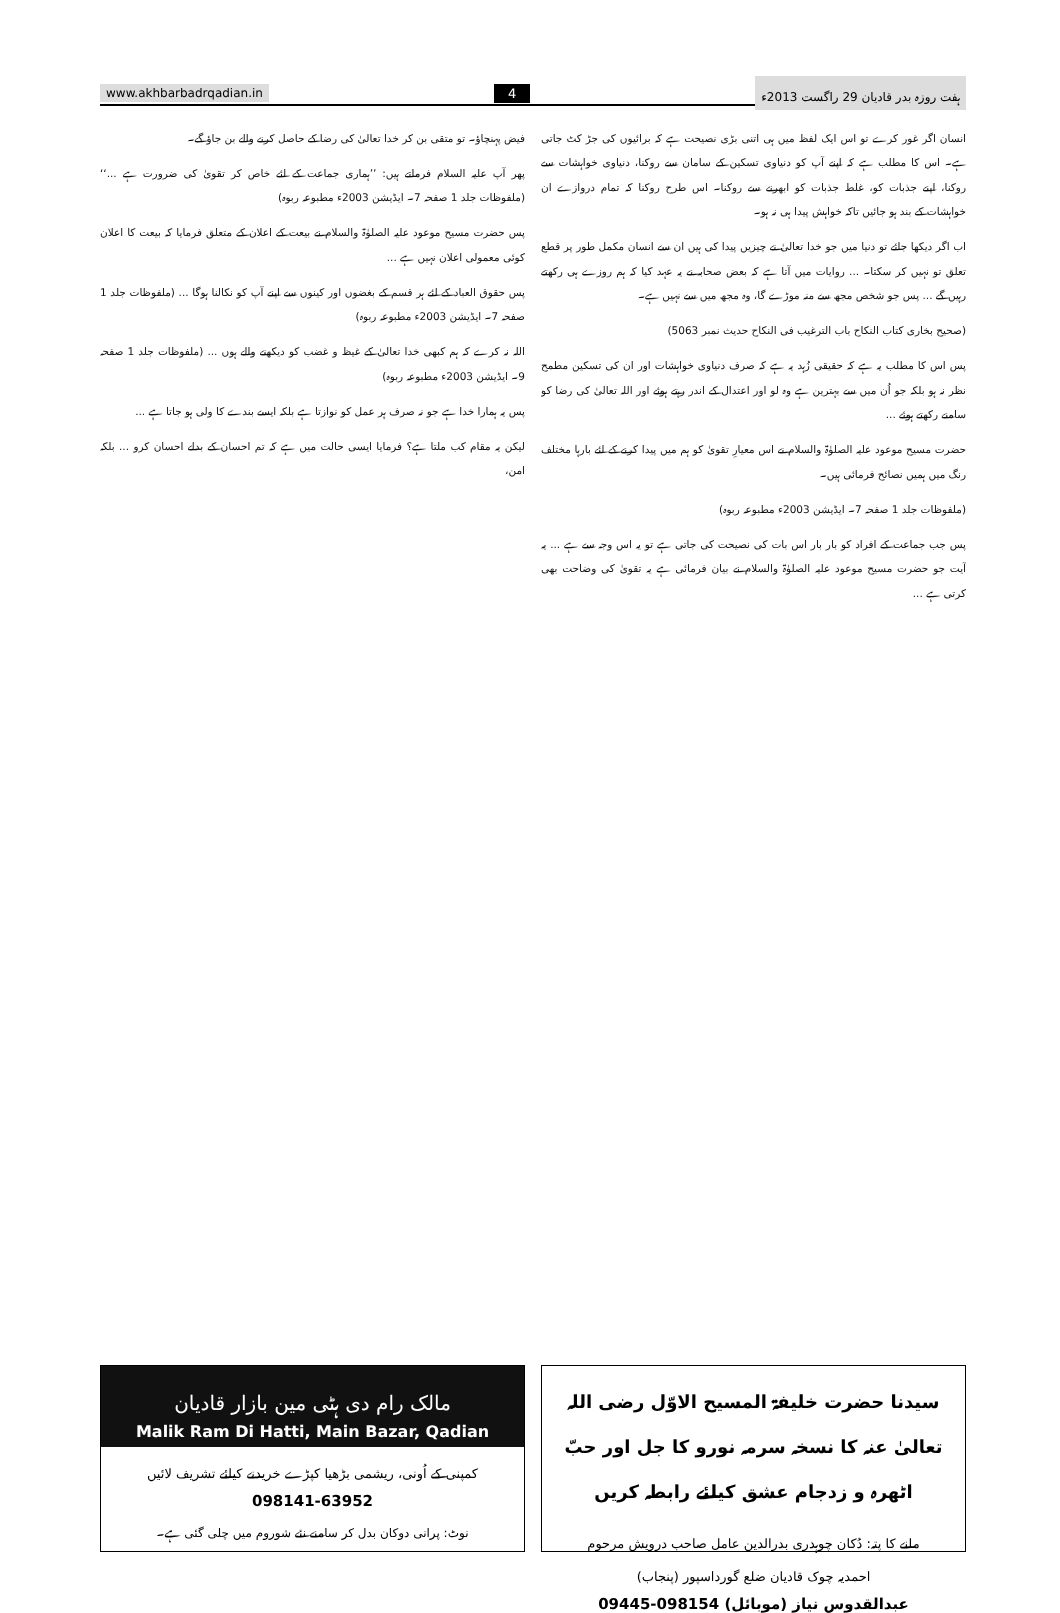www.akhbarbadrqadian.in 4 ہفت روزہ بدر قادیان 29 راگست 2013ء
انسان اگر غور کرے تو اس ایک لفظ میں ہی اتنی بڑی نصیحت ہے کہ برائیوں کی جڑ کٹ جاتی ہے۔ اس کا مطلب ہے کہ اپنے آپ کو دنیاوی تسکین کے سامان سے روکنا، دنیاوی خواہشات سے روکنا، اپنے جذبات کو، غلط جذبات کو ابھرنے سے روکنا۔ اس طرح روکنا کہ تمام دروازے ان خواہشات کے بند ہو جائیں تاکہ خواہش پیدا ہی نہ ہو۔
اب اگر دیکھا جائے تو دنیا میں جو خدا تعالیٰ نے چیزیں پیدا کی ہیں ان سے انسان مکمل طور پر قطع تعلق تو نہیں کر سکتا۔ ... روایات میں آتا ہے کہ بعض صحابہ نے یہ عہد کیا کہ ہم روزے ہی رکھتے رہیں گے ... پس جو شخص مجھ سے منہ موڑے گا، وہ مجھ میں سے نہیں ہے۔
(صحیح بخاری کتاب النکاح باب الترغیب فی النکاح حدیث نمبر 5063)
پس اس کا مطلب یہ ہے کہ حقیقی زُہد یہ ہے کہ صرف دنیاوی خواہشات اور ان کی تسکین مطمح نظر نہ ہو بلکہ جو اُن میں سے بہترین ہے وہ لو اور اعتدال کے اندر رہتے ہوئے اور اللہ تعالیٰ کی رضا کو سامنے رکھتے ہوئے ...
حضرت مسیح موعود علیہ الصلوٰۃ والسلام نے اس معیارِ تقویٰ کو ہم میں پیدا کرنے کے لئے بارہا مختلف رنگ میں ہمیں نصائح فرمائی ہیں۔
(ملفوظات جلد 1 صفحہ 7۔ ایڈیشن 2003ء مطبوعہ ربوہ)
پس جب جماعت کے افراد کو بار بار اس بات کی نصیحت کی جاتی ہے تو یہ اس وجہ سے ہے ... یہ آیت جو حضرت مسیح موعود علیہ الصلوٰۃ والسلام نے بیان فرمائی ہے یہ تقویٰ کی وضاحت بھی کرتی ہے ...
فیض پہنچاؤ۔ تو متقی بن کر خدا تعالیٰ کی رضا کے حاصل کرنے والے بن جاؤ گے۔
پھر آپ علیہ السلام فرماتے ہیں: ’’ہماری جماعت کے لئے خاص کر تقویٰ کی ضرورت ہے ...‘‘ (ملفوظات جلد 1 صفحہ 7۔ ایڈیشن 2003ء مطبوعہ ربوہ)
پس حضرت مسیح موعود علیہ الصلوٰۃ والسلام نے بیعت کے اعلان کے متعلق فرمایا کہ بیعت کا اعلان کوئی معمولی اعلان نہیں ہے ...
پس حقوق العباد کے لئے ہر قسم کے بغضوں اور کینوں سے اپنے آپ کو نکالنا ہوگا ... (ملفوظات جلد 1 صفحہ 7۔ ایڈیشن 2003ء مطبوعہ ربوہ)
اللہ نہ کرے کہ ہم کبھی خدا تعالیٰ کے غیظ و غضب کو دیکھنے والے ہوں ... (ملفوظات جلد 1 صفحہ 9۔ ایڈیشن 2003ء مطبوعہ ربوہ)
پس یہ ہمارا خدا ہے جو نہ صرف ہر عمل کو نوازتا ہے بلکہ ایسے بندے کا ولی ہو جاتا ہے ...
لیکن یہ مقام کب ملتا ہے؟ فرمایا ایسی حالت میں ہے کہ تم احسان کے بدلے احسان کرو ... بلکہ امن،
سیدنا حضرت خلیفۃ المسیح الاوّل رضی اللہ تعالیٰ عنہ کا نسخہ سرمہ نورو کا جل اور حبّ اٹھرہ و زدجام عشق کیلئے رابطہ کریں
ملنے کا پتہ: دُکان چوہدری بدرالدین عامل صاحب درویش مرحوم
احمدیہ چوک قادیان ضلع گورداسپور (پنجاب)
عبدالقدوس نیاز (موبائل) 098154-09445
مالک رام دی ہٹی مین بازار قادیان
Malik Ram Di Hatti, Main Bazar, Qadian
کمپنی کے اُونی، ریشمی بڑھیا کپڑے خریدنے کیلئے تشریف لائیں
098141-63952
نوٹ: پرانی دوکان بدل کر سامنے نئے شوروم میں چلی گئی ہے۔